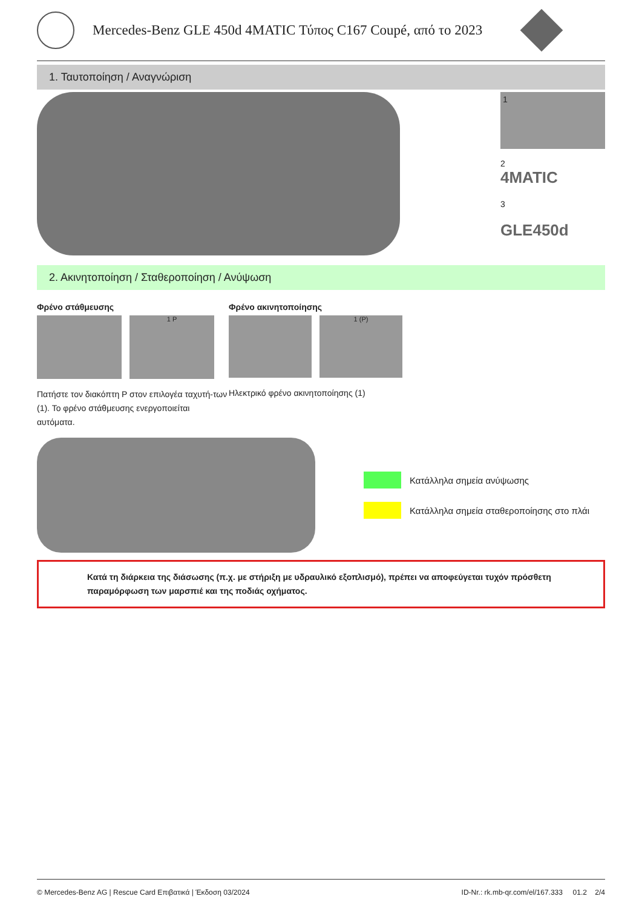Mercedes-Benz GLE 450d 4MATIC Τύπος C167 Coupé, από το 2023
1. Ταυτοποίηση / Αναγνώριση
1
2
4MATIC
3
GLE450d
2. Ακινητοποίηση / Σταθεροποίηση / Ανύψωση
Φρένο στάθμευσης
1 P
Πατήστε τον διακόπτη P στον επιλογέα ταχυτή-των (1). Το φρένο στάθμευσης ενεργοποιείται αυτόματα.
Φρένο ακινητοποίησης
1 (P)
Ηλεκτρικό φρένο ακινητοποίησης (1)
Κατάλληλα σημεία ανύψωσης
Κατάλληλα σημεία σταθεροποίησης στο πλάι
Κατά τη διάρκεια της διάσωσης (π.χ. με στήριξη με υδραυλικό εξοπλισμό), πρέπει να αποφεύγεται τυχόν πρόσθετη παραμόρφωση των μαρσπιέ και της ποδιάς οχήματος.
© Mercedes-Benz AG | Rescue Card Επιβατικά | Έκδοση 03/2024 ID-Nr.: rk.mb-qr.com/el/167.333 01.2 2/4